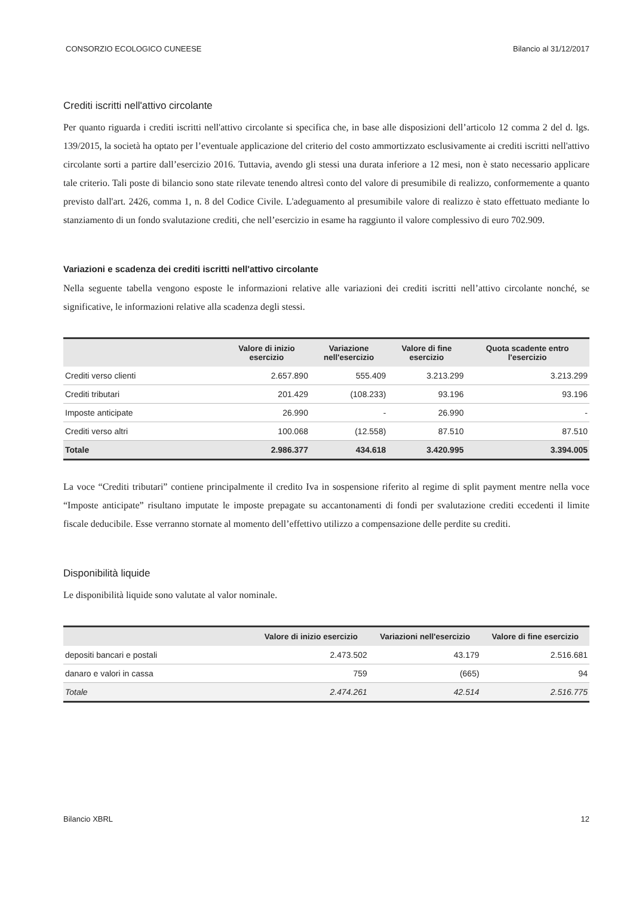CONSORZIO ECOLOGICO CUNEESE Bilancio al 31/12/2017
Crediti iscritti nell'attivo circolante
Per quanto riguarda i crediti iscritti nell'attivo circolante si specifica che, in base alle disposizioni dell’articolo 12 comma 2 del d. lgs. 139/2015, la società ha optato per l’eventuale applicazione del criterio del costo ammortizzato esclusivamente ai crediti iscritti nell'attivo circolante sorti a partire dall’esercizio 2016. Tuttavia, avendo gli stessi una durata inferiore a 12 mesi, non è stato necessario applicare tale criterio. Tali poste di bilancio sono state rilevate tenendo altresì conto del valore di presumibile di realizzo, conformemente a quanto previsto dall'art. 2426, comma 1, n. 8 del Codice Civile. L'adeguamento al presumibile valore di realizzo è stato effettuato mediante lo stanziamento di un fondo svalutazione crediti, che nell’esercizio in esame ha raggiunto il valore complessivo di euro 702.909.
Variazioni e scadenza dei crediti iscritti nell'attivo circolante
Nella seguente tabella vengono esposte le informazioni relative alle variazioni dei crediti iscritti nell’attivo circolante nonché, se significative, le informazioni relative alla scadenza degli stessi.
| | Valore di inizio esercizio | Variazione nell'esercizio | Valore di fine esercizio | Quota scadente entro l'esercizio |
| --- | --- | --- | --- | --- |
| Crediti verso clienti | 2.657.890 | 555.409 | 3.213.299 | 3.213.299 |
| Crediti tributari | 201.429 | (108.233) | 93.196 | 93.196 |
| Imposte anticipate | 26.990 | - | 26.990 | - |
| Crediti verso altri | 100.068 | (12.558) | 87.510 | 87.510 |
| Totale | 2.986.377 | 434.618 | 3.420.995 | 3.394.005 |
La voce “Crediti tributari” contiene principalmente il credito Iva in sospensione riferito al regime di split payment mentre nella voce “Imposte anticipate” risultano imputate le imposte prepagate su accantonamenti di fondi per svalutazione crediti eccedenti il limite fiscale deducibile. Esse verranno stornate al momento dell’effettivo utilizzo a compensazione delle perdite su crediti.
Disponibilità liquide
Le disponibilità liquide sono valutate al valor nominale.
| | Valore di inizio esercizio | Variazioni nell'esercizio | Valore di fine esercizio |
| --- | --- | --- | --- |
| depositi bancari e postali | 2.473.502 | 43.179 | 2.516.681 |
| danaro e valori in cassa | 759 | (665) | 94 |
| Totale | 2.474.261 | 42.514 | 2.516.775 |
Bilancio XBRL 12